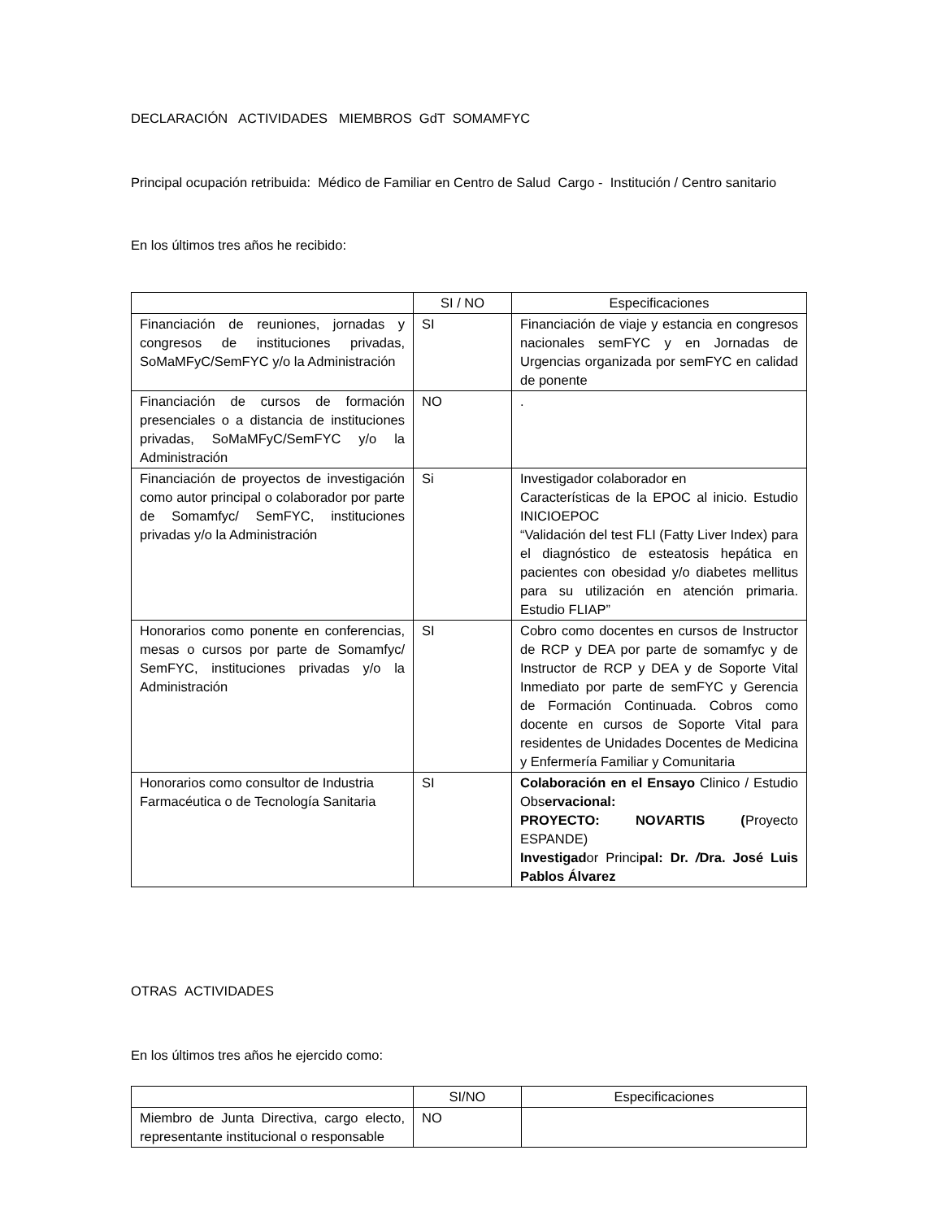DECLARACIÓN ACTIVIDADES MIEMBROS GdT SOMAMFYC
Principal ocupación retribuida: Médico de Familiar en Centro de Salud Cargo - Institución / Centro sanitario
En los últimos tres años he recibido:
| | SI / NO | Especificaciones |
| --- | --- | --- |
| Financiación de reuniones, jornadas y congresos de instituciones privadas, SoMaMFyC/SemFYC y/o la Administración | SI | Financiación de viaje y estancia en congresos nacionales semFYC y en Jornadas de Urgencias organizada por semFYC en calidad de ponente |
| Financiación de cursos de formación presenciales o a distancia de instituciones privadas, SoMaMFyC/SemFYC y/o la Administración | NO | . |
| Financiación de proyectos de investigación como autor principal o colaborador por parte de Somamfyc/ SemFYC, instituciones privadas y/o la Administración | Si | Investigador colaborador en Características de la EPOC al inicio. Estudio INICIOEPOC “Validación del test FLI (Fatty Liver Index) para el diagnóstico de esteatosis hepática en pacientes con obesidad y/o diabetes mellitus para su utilización en atención primaria. Estudio FLIAP” |
| Honorarios como ponente en conferencias, mesas o cursos por parte de Somamfyc/ SemFYC, instituciones privadas y/o la Administración | SI | Cobro como docentes en cursos de Instructor de RCP y DEA por parte de somamfyc y de Instructor de RCP y DEA y de Soporte Vital Inmediato por parte de semFYC y Gerencia de Formación Continuada. Cobros como docente en cursos de Soporte Vital para residentes de Unidades Docentes de Medicina y Enfermería Familiar y Comunitaria |
| Honorarios como consultor de Industria Farmacéutica o de Tecnología Sanitaria | SI | Colaboración en el Ensayo Clinico / Estudio Obs ervacional: PROYECTO: NO V ARTIS ( Proyecto ESPANDE) Investigad or Princi pal: Dr. / Dra. José Luis Pablos Álvarez |
OTRAS ACTIVIDADES
En los últimos tres años he ejercido como:
| | SI/NO | Especificaciones |
| --- | --- | --- |
| Miembro de Junta Directiva, cargo electo, representante institucional o responsable | NO | |